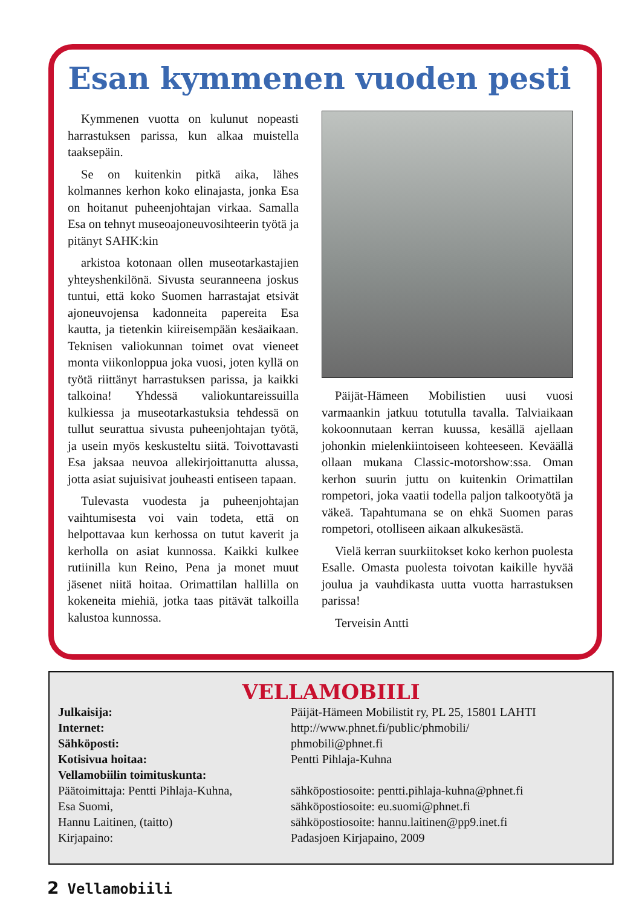Esan kymmenen vuoden pesti
Kymmenen vuotta on kulunut nopeasti harrastuksen parissa, kun alkaa muistella taaksepäin.
Se on kuitenkin pitkä aika, lähes kolmannes kerhon koko elinajasta, jonka Esa on hoitanut puheenjohtajan virkaa. Samalla Esa on tehnyt museoajoneuvosihteerin työtä ja pitänyt SAHK:kin
arkistoa kotonaan ollen museotarkastajien yhteyshenkilönä. Sivusta seuranneena joskus tuntui, että koko Suomen harrastajat etsivät ajoneuvojensa kadonneita papereita Esa kautta, ja tietenkin kiireisempään kesäaikaan. Teknisen valiokunnan toimet ovat vieneet monta viikonloppua joka vuosi, joten kyllä on työtä riittänyt harrastuksen parissa, ja kaikki talkoina! Yhdessä valiokuntareissuilla kulkiessa ja museotarkastuksia tehdessä on tullut seurattua sivusta puheenjohtajan työtä, ja usein myös keskusteltu siitä. Toivottavasti Esa jaksaa neuvoa allekirjoittanutta alussa, jotta asiat sujuisivat jouheasti entiseen tapaan.
Tulevasta vuodesta ja puheenjohtajan vaihtumisesta voi vain todeta, että on helpottavaa kun kerhossa on tutut kaverit ja kerholla on asiat kunnossa. Kaikki kulkee rutiinilla kun Reino, Pena ja monet muut jäsenet niitä hoitaa. Orimattilan hallilla on kokeneita miehiä, jotka taas pitävät talkoilla kalustoa kunnossa.
Päijät-Hämeen Mobilistien uusi vuosi varmaankin jatkuu totutulla tavalla. Talviaikaan kokoonnutaan kerran kuussa, kesällä ajellaan johonkin mielenkiintoiseen kohteeseen. Keväällä ollaan mukana Classic-motorshow:ssa. Oman kerhon suurin juttu on kuitenkin Orimattilan rompetori, joka vaatii todella paljon talkootyötä ja väkeä. Tapahtumana se on ehkä Suomen paras rompetori, otolliseen aikaan alkukesästä.
Vielä kerran suurkiitokset koko kerhon puolesta Esalle. Omasta puolesta toivotan kaikille hyvää joulua ja vauhdikasta uutta vuotta harrastuksen parissa!
Terveisin Antti
VELLAMOBIILI
| Julkaisija: | Päijät-Hämeen Mobilistit ry, PL 25, 15801 LAHTI |
| Internet: | http://www.phnet.fi/public/phmobili/ |
| Sähköposti: | phmobili@phnet.fi |
| Kotisivua hoitaa: | Pentti Pihlaja-Kuhna |
| Vellamobiilin toimituskunta: | |
| Päätoimittaja: Pentti Pihlaja-Kuhna, | sähköpostiosoite: pentti.pihlaja-kuhna@phnet.fi |
| Esa Suomi, | sähköpostiosoite: eu.suomi@phnet.fi |
| Hannu Laitinen, (taitto) | sähköpostiosoite: hannu.laitinen@pp9.inet.fi |
| Kirjapaino: | Padasjoen Kirjapaino, 2009 |
2 Vellamobiili